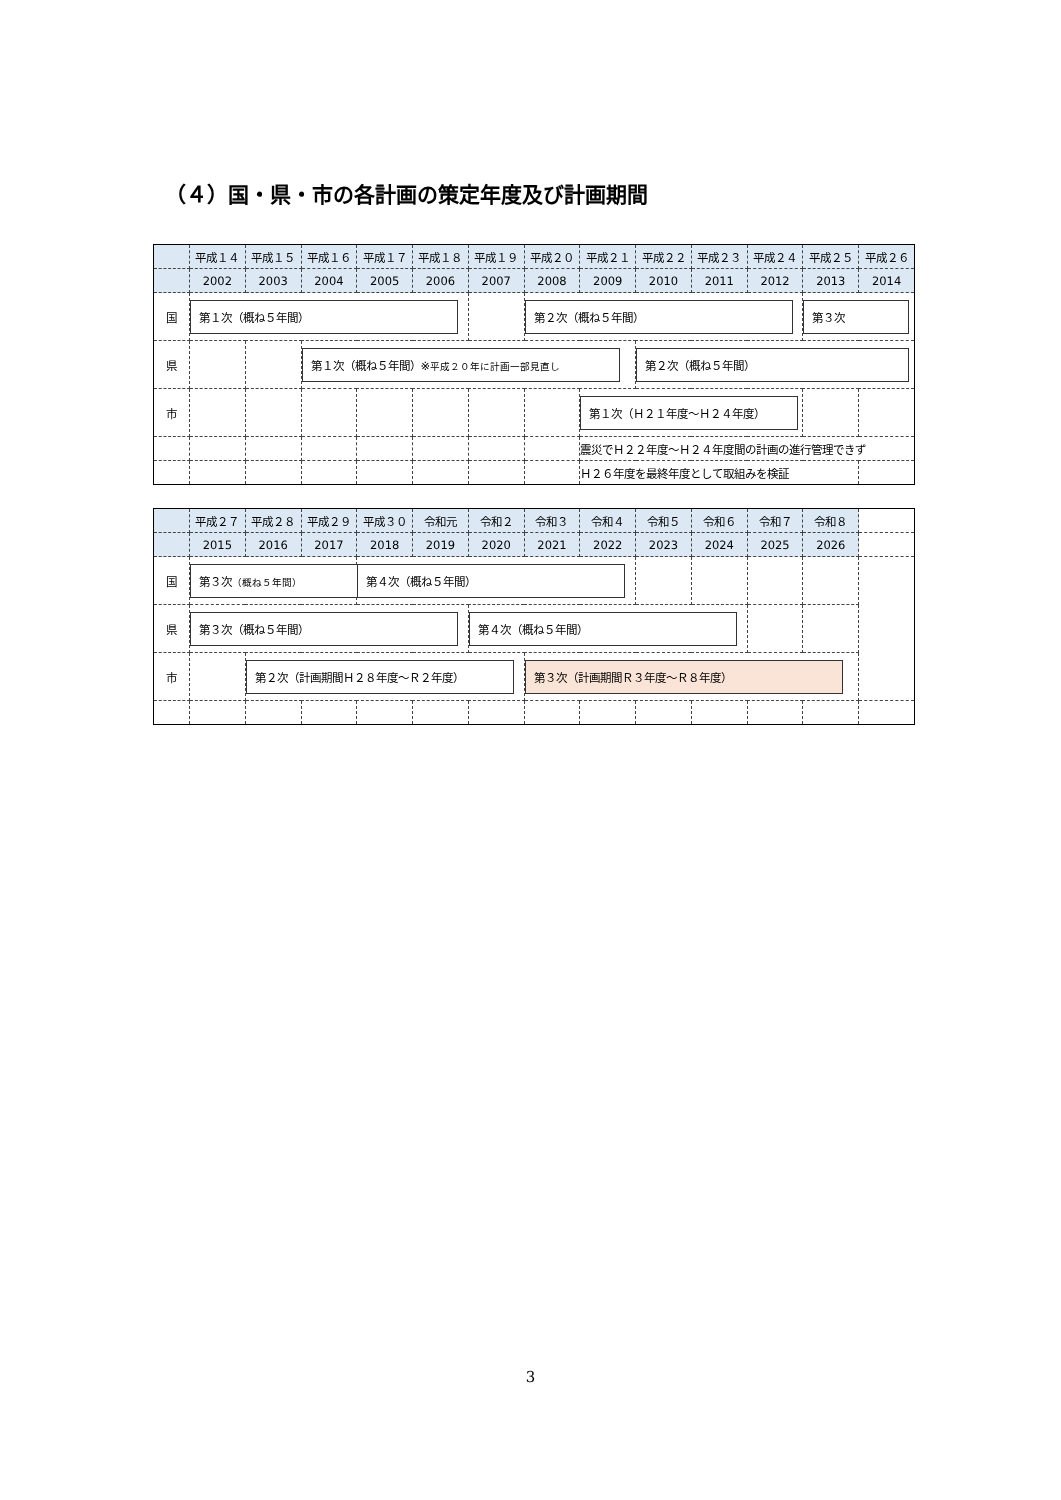（４）国・県・市の各計画の策定年度及び計画期間
| | 平成１４ | 平成１５ | 平成１６ | 平成１７ | 平成１８ | 平成１９ | 平成２０ | 平成２１ | 平成２２ | 平成２３ | 平成２４ | 平成２５ | 平成２６ |
| | 2002 | 2003 | 2004 | 2005 | 2006 | 2007 | 2008 | 2009 | 2010 | 2011 | 2012 | 2013 | 2014 |
| 国 | 第１次（概ね５年間） | | | | | | 第２次（概ね５年間） | | | | | 第３次 | |
| 県 | | | 第１次（概ね５年間）※ 平成２０年に計画一部見直し | | | | | | 第２次（概ね５年間） | | | | |
| 市 | | | | | | | | 第１次（Ｈ２１年度～Ｈ２４年度） | | | | | |
| | | | | | | | | 震災でＨ２２年度～Ｈ２４年度間の計画の進行管理できず | | | | | |
| | | | | | | | | Ｈ２６年度を最終年度として取組みを検証 | | | | | |
| | 平成２７ | 平成２８ | 平成２９ | 平成３０ | 令和元 | 令和２ | 令和３ | 令和４ | 令和５ | 令和６ | 令和７ | 令和８ | |
| | 2015 | 2016 | 2017 | 2018 | 2019 | 2020 | 2021 | 2022 | 2023 | 2024 | 2025 | 2026 | |
| 国 | 第３次 （概ね５年間） | | | 第４次（概ね５年間） | | | | | | | | | |
| 県 | 第３次（概ね５年間） | | | | | 第４次（概ね５年間） | | | | | | | |
| 市 | | 第２次（計画期間Ｈ２８年度～Ｒ２年度） | | | | | 第３次（計画期間Ｒ３年度～Ｒ８年度） | | | | | | |
3